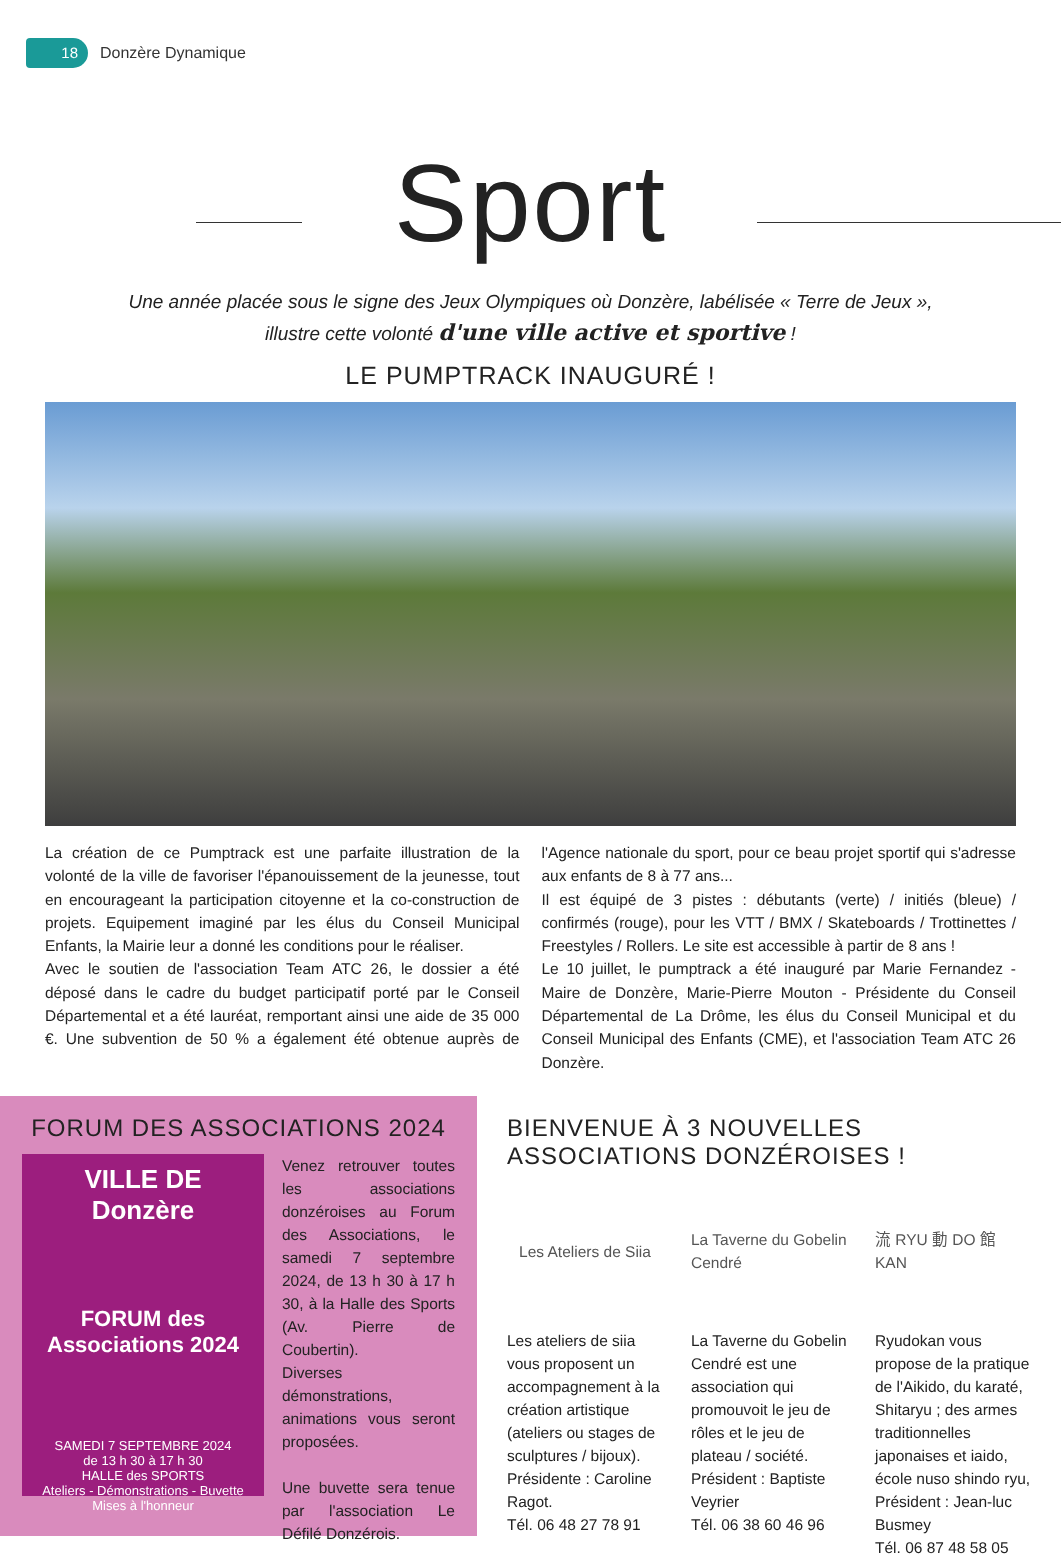18
Donzère Dynamique
Sport
Une année placée sous le signe des Jeux Olympiques où Donzère, labélisée « Terre de Jeux »,
illustre cette volonté d'une ville active et sportive !
LE PUMPTRACK INAUGURÉ !
La création de ce Pumptrack est une parfaite illustration de la volonté de la ville de favoriser l'épanouissement de la jeunesse, tout en encourageant la participation citoyenne et la co-construction de projets. Equipement imaginé par les élus du Conseil Municipal Enfants, la Mairie leur a donné les conditions pour le réaliser.
Avec le soutien de l'association Team ATC 26, le dossier a été déposé dans le cadre du budget participatif porté par le Conseil Départemental et a été lauréat, remportant ainsi une aide de 35 000 €. Une subvention de 50 % a également été obtenue auprès de l'Agence nationale du sport, pour ce beau projet sportif qui s'adresse aux enfants de 8 à 77 ans...
Il est équipé de 3 pistes : débutants (verte) / initiés (bleue) / confirmés (rouge), pour les VTT / BMX / Skateboards / Trottinettes / Freestyles / Rollers. Le site est accessible à partir de 8 ans !
Le 10 juillet, le pumptrack a été inauguré par Marie Fernandez - Maire de Donzère, Marie-Pierre Mouton - Présidente du Conseil Départemental de La Drôme, les élus du Conseil Municipal et du Conseil Municipal des Enfants (CME), et l'association Team ATC 26 Donzère.
FORUM DES ASSOCIATIONS 2024
VILLE DE Donzère
FORUM des Associations 2024
SAMEDI 7 SEPTEMBRE 2024
de 13 h 30 à 17 h 30
HALLE des SPORTS
Ateliers - Démonstrations - Buvette
Mises à l'honneur
Venez retrouver toutes les associations donzéroises au Forum des Associations, le samedi 7 septembre 2024, de 13 h 30 à 17 h 30, à la Halle des Sports (Av. Pierre de Coubertin).
Diverses démonstrations, animations vous seront proposées.
Une buvette sera tenue par l'association Le Défilé Donzérois.
BIENVENUE À 3 NOUVELLES ASSOCIATIONS DONZÉROISES !
Les Ateliers de Siia
Les ateliers de siia vous proposent un accompagnement à la création artistique (ateliers ou stages de sculptures / bijoux). Présidente : Caroline Ragot.
Tél. 06 48 27 78 91
La Taverne du Gobelin Cendré
La Taverne du Gobelin Cendré est une association qui promouvoit le jeu de rôles et le jeu de plateau / société. Président : Baptiste Veyrier
Tél. 06 38 60 46 96
流 RYU 動 DO 館 KAN
Ryudokan vous propose de la pratique de l'Aikido, du karaté, Shitaryu ; des armes traditionnelles japonaises et iaido, école nuso shindo ryu, Président : Jean-luc Busmey
Tél. 06 87 48 58 05